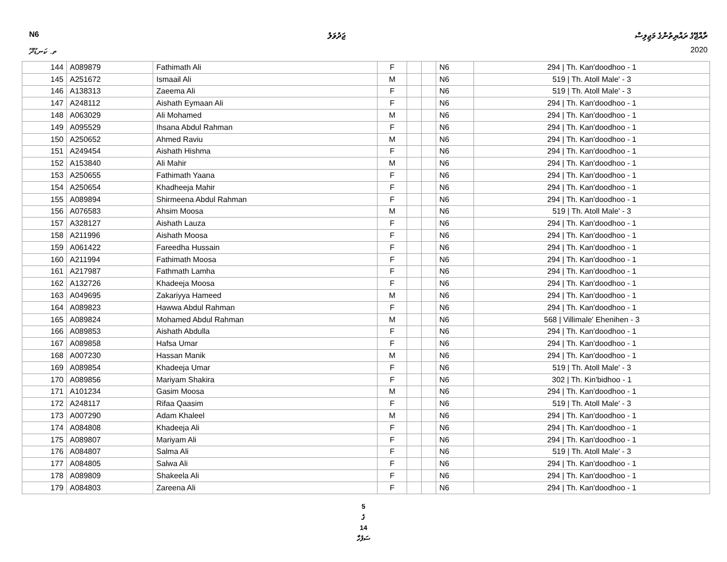N6 ޖަދުވަލު ރާއްޖޭގެ ރައްޔިތުންގެ މަޖިލިސް
ތ. ކަނޑޫދޫ 2020
| 144 | A089879 | Fathimath Ali | F | | | N6 | 294 / Th. Kan'doodhoo - 1 |
| 145 | A251672 | Ismaail Ali | M | | | N6 | 519 / Th. Atoll Male' - 3 |
| 146 | A138313 | Zaeema Ali | F | | | N6 | 519 / Th. Atoll Male' - 3 |
| 147 | A248112 | Aishath Eymaan Ali | F | | | N6 | 294 / Th. Kan'doodhoo - 1 |
| 148 | A063029 | Ali Mohamed | M | | | N6 | 294 / Th. Kan'doodhoo - 1 |
| 149 | A095529 | Ihsana Abdul Rahman | F | | | N6 | 294 / Th. Kan'doodhoo - 1 |
| 150 | A250652 | Ahmed Raviu | M | | | N6 | 294 / Th. Kan'doodhoo - 1 |
| 151 | A249454 | Aishath Hishma | F | | | N6 | 294 / Th. Kan'doodhoo - 1 |
| 152 | A153840 | Ali Mahir | M | | | N6 | 294 / Th. Kan'doodhoo - 1 |
| 153 | A250655 | Fathimath Yaana | F | | | N6 | 294 / Th. Kan'doodhoo - 1 |
| 154 | A250654 | Khadheeja Mahir | F | | | N6 | 294 / Th. Kan'doodhoo - 1 |
| 155 | A089894 | Shirmeena Abdul Rahman | F | | | N6 | 294 / Th. Kan'doodhoo - 1 |
| 156 | A076583 | Ahsim Moosa | M | | | N6 | 519 / Th. Atoll Male' - 3 |
| 157 | A328127 | Aishath Lauza | F | | | N6 | 294 / Th. Kan'doodhoo - 1 |
| 158 | A211996 | Aishath Moosa | F | | | N6 | 294 / Th. Kan'doodhoo - 1 |
| 159 | A061422 | Fareedha Hussain | F | | | N6 | 294 / Th. Kan'doodhoo - 1 |
| 160 | A211994 | Fathimath Moosa | F | | | N6 | 294 / Th. Kan'doodhoo - 1 |
| 161 | A217987 | Fathmath Lamha | F | | | N6 | 294 / Th. Kan'doodhoo - 1 |
| 162 | A132726 | Khadeeja Moosa | F | | | N6 | 294 / Th. Kan'doodhoo - 1 |
| 163 | A049695 | Zakariyya Hameed | M | | | N6 | 294 / Th. Kan'doodhoo - 1 |
| 164 | A089823 | Hawwa Abdul Rahman | F | | | N6 | 294 / Th. Kan'doodhoo - 1 |
| 165 | A089824 | Mohamed Abdul Rahman | M | | | N6 | 568 / Villimale' Ehenihen - 3 |
| 166 | A089853 | Aishath Abdulla | F | | | N6 | 294 / Th. Kan'doodhoo - 1 |
| 167 | A089858 | Hafsa Umar | F | | | N6 | 294 / Th. Kan'doodhoo - 1 |
| 168 | A007230 | Hassan Manik | M | | | N6 | 294 / Th. Kan'doodhoo - 1 |
| 169 | A089854 | Khadeeja Umar | F | | | N6 | 519 / Th. Atoll Male' - 3 |
| 170 | A089856 | Mariyam Shakira | F | | | N6 | 302 / Th. Kin'bidhoo - 1 |
| 171 | A101234 | Gasim Moosa | M | | | N6 | 294 / Th. Kan'doodhoo - 1 |
| 172 | A248117 | Rifaa Qaasim | F | | | N6 | 519 / Th. Atoll Male' - 3 |
| 173 | A007290 | Adam Khaleel | M | | | N6 | 294 / Th. Kan'doodhoo - 1 |
| 174 | A084808 | Khadeeja Ali | F | | | N6 | 294 / Th. Kan'doodhoo - 1 |
| 175 | A089807 | Mariyam Ali | F | | | N6 | 294 / Th. Kan'doodhoo - 1 |
| 176 | A084807 | Salma Ali | F | | | N6 | 519 / Th. Atoll Male' - 3 |
| 177 | A084805 | Salwa Ali | F | | | N6 | 294 / Th. Kan'doodhoo - 1 |
| 178 | A089809 | Shakeela Ali | F | | | N6 | 294 / Th. Kan'doodhoo - 1 |
| 179 | A084803 | Zareena Ali | F | | | N6 | 294 / Th. Kan'doodhoo - 1 |
5
ގެ
14
ސަފުހާ